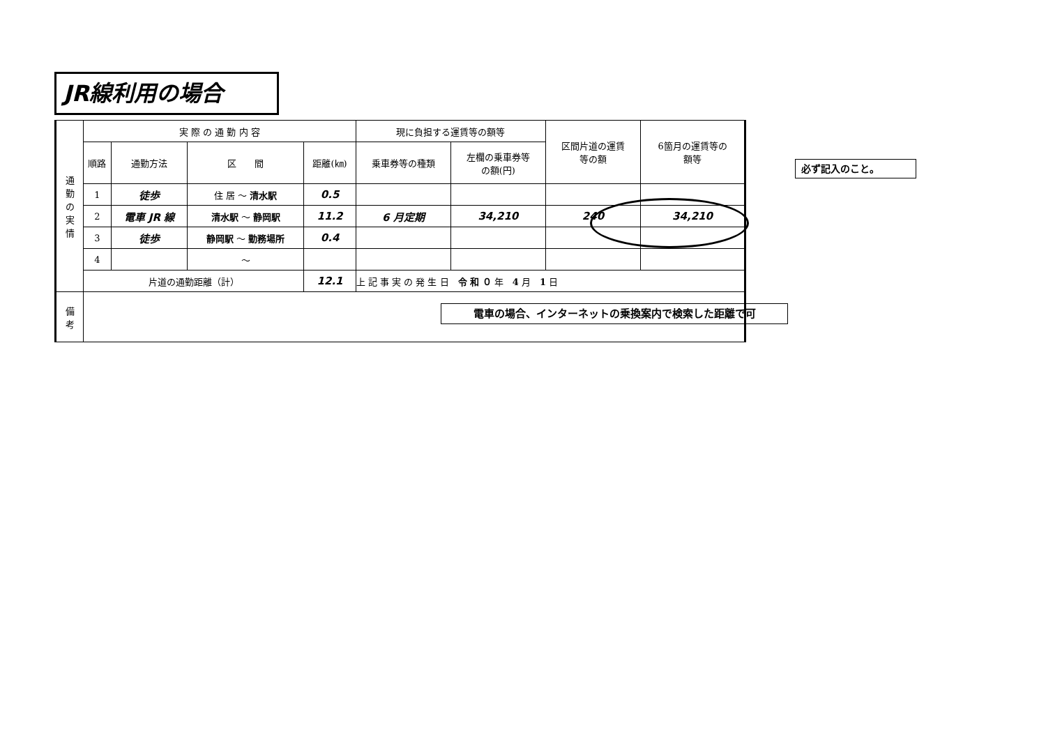JR線利用の場合
| 通 勤 の 実 情 | 実 際 の 通 勤 内 容 | | | | 現に負担する運賃等の額等 | | 区間片道の運賃 等の額 | 6箇月の運賃等の 額等 |
| | 順路 | 通勤方法 | 区 間 | 距離(㎞) | 乗車券等の種類 | 左欄の乗車券等 の額(円) | | |
| | 1 | 徒歩 | 住 居 ～ 清水駅 | 0.5 | | | | |
| | 2 | 電車 JR 線 | 清水駅 ～ 静岡駅 | 11.2 | 6 月定期 | 34,210 | 240 | 34,210 |
| | 3 | 徒歩 | 静岡駅 ～ 勤務場所 | 0.4 | | | | |
| | 4 | | ～ | | | | | |
| | 片道の通勤距離（計） | | | 12.1 | 上 記 事 実 の 発 生 日 令 和 ０ 年 4 月 1 日 | | | |
| 備 考 | | | | | | | | |
必ず記入のこと。
電車の場合、インターネットの乗換案内で検索した距離で可